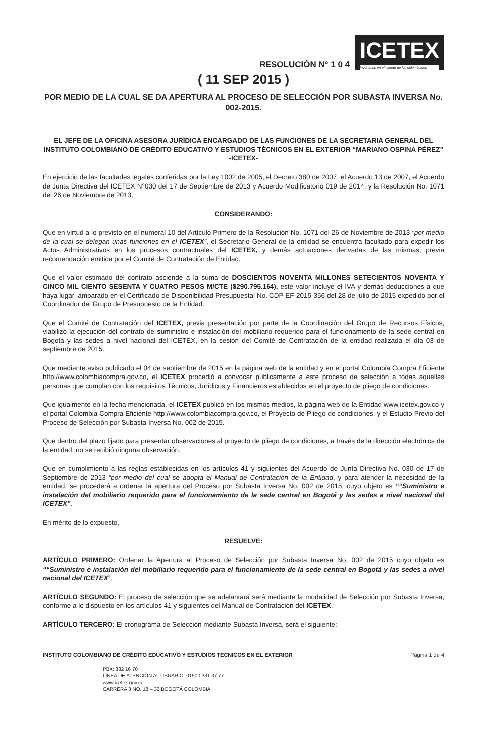RESOLUCIÓN N° 1 0 4
ICETEX
Invertimos en el talento de los colombianos
( 11 SEP 2015 )
POR MEDIO DE LA CUAL SE DA APERTURA AL PROCESO DE SELECCIÓN POR SUBASTA INVERSA No. 002-2015.
EL JEFE DE LA OFICINA ASESORA JURÍDICA ENCARGADO DE LAS FUNCIONES DE LA SECRETARIA GENERAL DEL INSTITUTO COLOMBIANO DE CRÉDITO EDUCATIVO Y ESTUDIOS TÉCNICOS EN EL EXTERIOR “MARIANO OSPINA PÉREZ” -ICETEX-
En ejercicio de las facultades legales conferidas por la Ley 1002 de 2005, el Decreto 380 de 2007, el Acuerdo 13 de 2007, el Acuerdo de Junta Directiva del ICETEX N°030 del 17 de Septiembre de 2013 y Acuerdo Modificatorio 019 de 2014, y la Resolución No. 1071 del 26 de Noviembre de 2013,
CONSIDERANDO:
Que en virtud a lo previsto en el numeral 10 del Artículo Primero de la Resolución No. 1071 del 26 de Noviembre de 2013 “por medio de la cual se delegan unas funciones en el ICETEX”, el Secretario General de la entidad se encuentra facultado para expedir los Actos Administrativos en los procesos contractuales del ICETEX, y demás actuaciones derivadas de las mismas, previa recomendación emitida por el Comité de Contratación de Entidad.
Que el valor estimado del contrato asciende a la suma de DOSCIENTOS NOVENTA MILLONES SETECIENTOS NOVENTA Y CINCO MIL CIENTO SESENTA Y CUATRO PESOS M/CTE ($290.795.164), este valor incluye el IVA y demás deducciones a que haya lugar, amparado en el Certificado de Disponibilidad Presupuestal No. CDP EF-2015-356 del 28 de julio de 2015 expedido por el Coordinador del Grupo de Presupuesto de la Entidad.
Que el Comité de Contratación del ICETEX, previa presentación por parte de la Coordinación del Grupo de Recursos Físicos, viabilizó la ejecución del contrato de suministro e instalación del mobiliario requerido para el funcionamiento de la sede central en Bogotá y las sedes a nivel nacional del ICETEX, en la sesión del Comité de Contratación de la entidad realizada el día 03 de septiembre de 2015.
Que mediante aviso publicado el 04 de septiembre de 2015 en la página web de la entidad y en el portal Colombia Compra Eficiente http://www.colombiacompra.gov.co, el ICETEX procedió a convocar públicamente a este proceso de selección a todas aquellas personas que cumplan con los requisitos Técnicos, Jurídicos y Financieros establecidos en el proyecto de pliego de condiciones.
Que igualmente en la fecha mencionada, el ICETEX publicó en los mismos medios, la página web de la Entidad www.icetex.gov.co y el portal Colombia Compra Eficiente http://www.colombiacompra.gov.co, el Proyecto de Pliego de condiciones, y el Estudio Previo del Proceso de Selección por Subasta Inversa No. 002 de 2015.
Que dentro del plazo fijado para presentar observaciones al proyecto de pliego de condiciones, a través de la dirección electrónica de la entidad, no se recibió ninguna observación.
Que en cumplimiento a las reglas establecidas en los artículos 41 y siguientes del Acuerdo de Junta Directiva No. 030 de 17 de Septiembre de 2013 “por medio del cual se adopta el Manual de Contratación de la Entidad, y para atender la necesidad de la entidad, se procederá a ordenar la apertura del Proceso por Subasta Inversa No. 002 de 2015, cuyo objeto es ““Suministro e instalación del mobiliario requerido para el funcionamiento de la sede central en Bogotá y las sedes a nivel nacional del ICETEX”.
En mérito de lo expuesto,
RESUELVE:
ARTÍCULO PRIMERO: Ordenar la Apertura al Proceso de Selección por Subasta Inversa No. 002 de 2015 cuyo objeto es ““Suministro e instalación del mobiliario requerido para el funcionamiento de la sede central en Bogotá y las sedes a nivel nacional del ICETEX”.
ARTÍCULO SEGUNDO: El proceso de selección que se adelantará será mediante la modalidad de Selección por Subasta Inversa, conforme a lo dispuesto en los artículos 41 y siguientes del Manual de Contratación del ICETEX.
ARTÍCULO TERCERO: El cronograma de Selección mediante Subasta Inversa, será el siguiente:
INSTITUTO COLOMBIANO DE CRÉDITO EDUCATIVO Y ESTUDIOS TÉCNICOS EN EL EXTERIOR Página 1 de 4
PBX: 382 16 70
LÍNEA DE ATENCIÓN AL USUARIO: 01900 331 37 77
www.icetex.gov.co
CARRERA 3 NO. 18 – 32 BOGOTÁ COLOMBIA